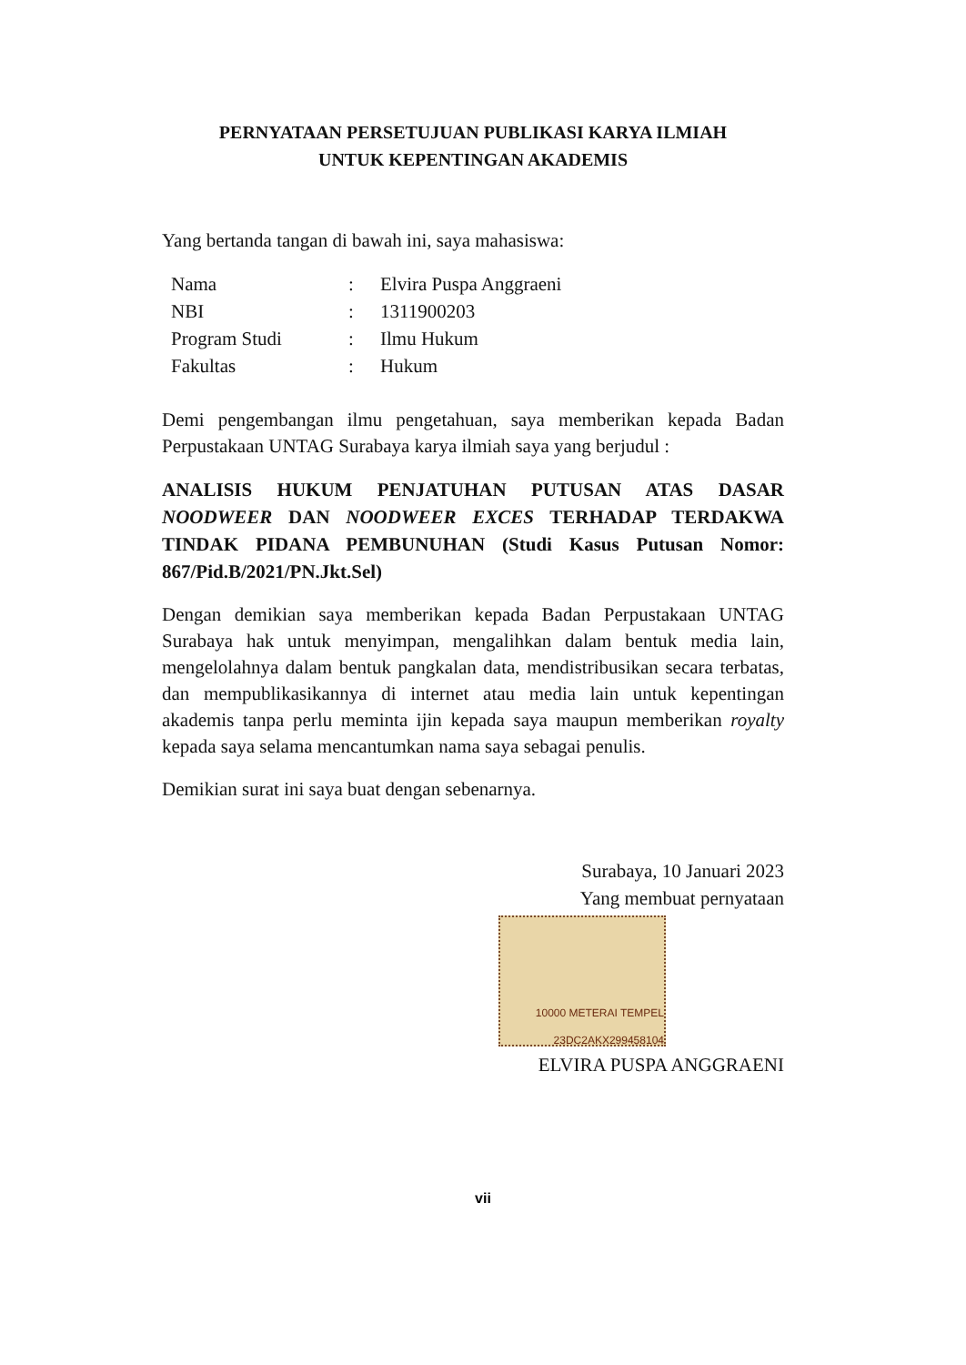PERNYATAAN PERSETUJUAN PUBLIKASI KARYA ILMIAH
UNTUK KEPENTINGAN AKADEMIS
Yang bertanda tangan di bawah ini, saya mahasiswa:
Nama: Elvira Puspa Anggraeni
NBI: 1311900203
Program Studi: Ilmu Hukum
Fakultas: Hukum
Demi pengembangan ilmu pengetahuan, saya memberikan kepada Badan Perpustakaan UNTAG Surabaya karya ilmiah saya yang berjudul :
ANALISIS HUKUM PENJATUHAN PUTUSAN ATAS DASAR NOODWEER DAN NOODWEER EXCES TERHADAP TERDAKWA TINDAK PIDANA PEMBUNUHAN (Studi Kasus Putusan Nomor: 867/Pid.B/2021/PN.Jkt.Sel)
Dengan demikian saya memberikan kepada Badan Perpustakaan UNTAG Surabaya hak untuk menyimpan, mengalihkan dalam bentuk media lain, mengelolahnya dalam bentuk pangkalan data, mendistribusikan secara terbatas, dan mempublikasikannya di internet atau media lain untuk kepentingan akademis tanpa perlu meminta ijin kepada saya maupun memberikan royalty kepada saya selama mencantumkan nama saya sebagai penulis.
Demikian surat ini saya buat dengan sebenarnya.
Surabaya, 10 Januari 2023
Yang membuat pernyataan
10000 METERAI TEMPEL
23DC2AKX299458104
ELVIRA PUSPA ANGGRAENI
vii